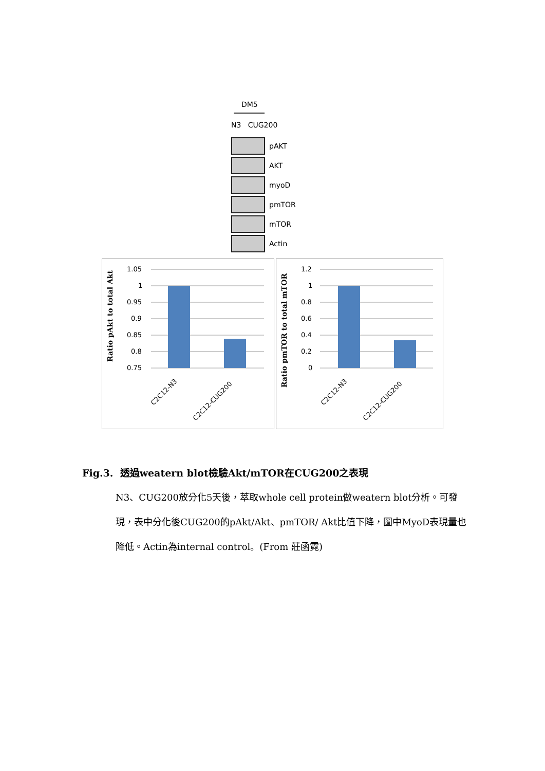DM5
N3 CUG200
pAKT
AKT
myoD
pmTOR
mTOR
Actin
Ratio pAkt to total Akt
1.05
1
0.95
0.9
0.85
0.8
0.75
C2C12-N3
C2C12-CUG200
Ratio pmTOR to total mTOR
1.2
1
0.8
0.6
0.4
0.2
0
C2C12-N3
C2C12-CUG200
Fig.3. 透過weatern blot檢驗Akt/mTOR在CUG200之表現
N3、CUG200放分化5天後，萃取whole cell protein做weatern blot分析。可發現，表中分化後CUG200的pAkt/Akt、pmTOR/ Akt比值下降，圖中MyoD表現量也降低。Actin為internal control。(From 莊函霓)